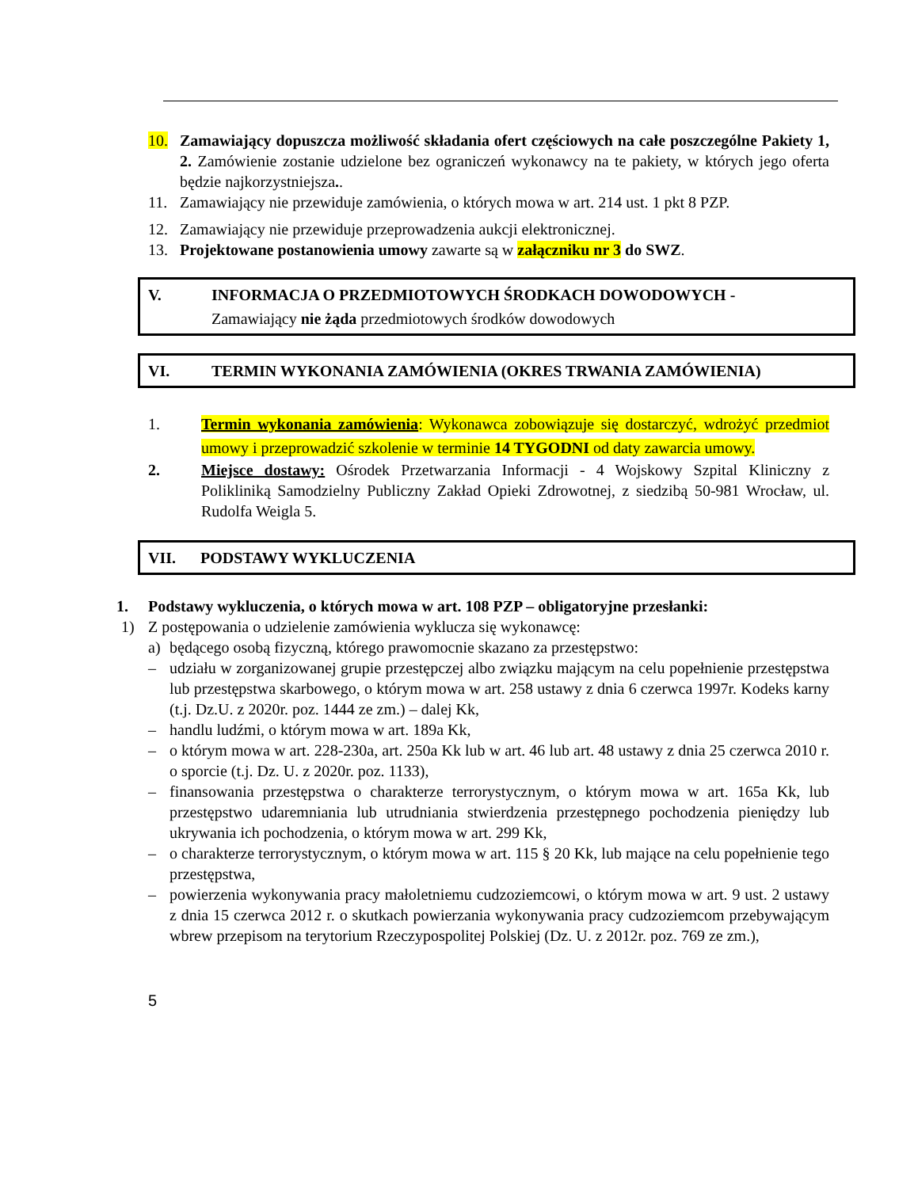10. Zamawiający dopuszcza możliwość składania ofert częściowych na całe poszczególne Pakiety 1, 2. Zamówienie zostanie udzielone bez ograniczeń wykonawcy na te pakiety, w których jego oferta będzie najkorzystniejsza..
11. Zamawiający nie przewiduje zamówienia, o których mowa w art. 214 ust. 1 pkt 8 PZP.
12. Zamawiający nie przewiduje przeprowadzenia aukcji elektronicznej.
13. Projektowane postanowienia umowy zawarte są w załączniku nr 3 do SWZ.
V. INFORMACJA O PRZEDMIOTOWYCH ŚRODKACH DOWODOWYCH -
Zamawiający nie żąda przedmiotowych środków dowodowych
VI. TERMIN WYKONANIA ZAMÓWIENIA (OKRES TRWANIA ZAMÓWIENIA)
1. Termin wykonania zamówienia: Wykonawca zobowiązuje się dostarczyć, wdrożyć przedmiot umowy i przeprowadzić szkolenie w terminie 14 TYGODNI od daty zawarcia umowy.
2. Miejsce dostawy: Ośrodek Przetwarzania Informacji - 4 Wojskowy Szpital Kliniczny z Polikliniką Samodzielny Publiczny Zakład Opieki Zdrowotnej, z siedzibą 50-981 Wrocław, ul. Rudolfa Weigla 5.
VII. PODSTAWY WYKLUCZENIA
1. Podstawy wykluczenia, o których mowa w art. 108 PZP – obligatoryjne przesłanki:
1) Z postępowania o udzielenie zamówienia wyklucza się wykonawcę:
a) będącego osobą fizyczną, którego prawomocnie skazano za przestępstwo:
– udziału w zorganizowanej grupie przestępczej albo związku mającym na celu popełnienie przestępstwa lub przestępstwa skarbowego, o którym mowa w art. 258 ustawy z dnia 6 czerwca 1997r. Kodeks karny (t.j. Dz.U. z 2020r. poz. 1444 ze zm.) – dalej Kk,
– handlu ludźmi, o którym mowa w art. 189a Kk,
– o którym mowa w art. 228-230a, art. 250a Kk lub w art. 46 lub art. 48 ustawy z dnia 25 czerwca 2010 r. o sporcie (t.j. Dz. U. z 2020r. poz. 1133),
– finansowania przestępstwa o charakterze terrorystycznym, o którym mowa w art. 165a Kk, lub przestępstwo udaremniania lub utrudniania stwierdzenia przestępnego pochodzenia pieniędzy lub ukrywania ich pochodzenia, o którym mowa w art. 299 Kk,
– o charakterze terrorystycznym, o którym mowa w art. 115 § 20 Kk, lub mające na celu popełnienie tego przestępstwa,
– powierzenia wykonywania pracy małoletniemu cudzoziemcowi, o którym mowa w art. 9 ust. 2 ustawy z dnia 15 czerwca 2012 r. o skutkach powierzania wykonywania pracy cudzoziemcom przebywającym wbrew przepisom na terytorium Rzeczypospolitej Polskiej (Dz. U. z 2012r. poz. 769 ze zm.),
5